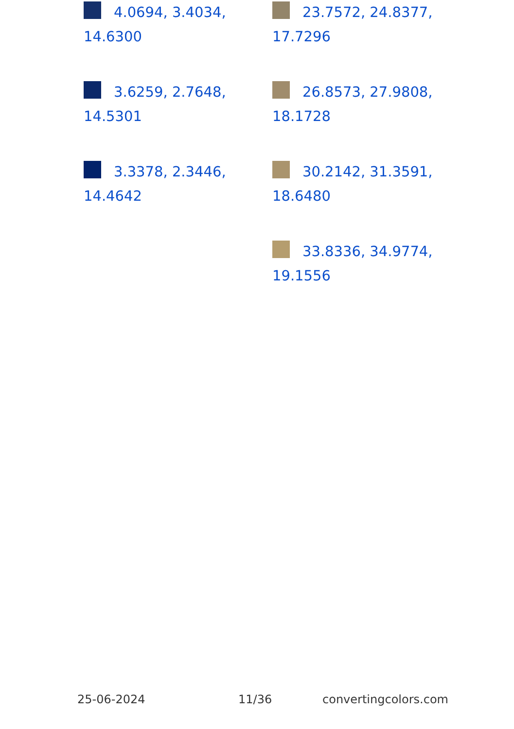4.0694, 3.4034, 14.6300
3.6259, 2.7648, 14.5301
3.3378, 2.3446, 14.4642
23.7572, 24.8377, 17.7296
26.8573, 27.9808, 18.1728
30.2142, 31.3591, 18.6480
33.8336, 34.9774, 19.1556
25-06-2024 11/36 convertingcolors.com